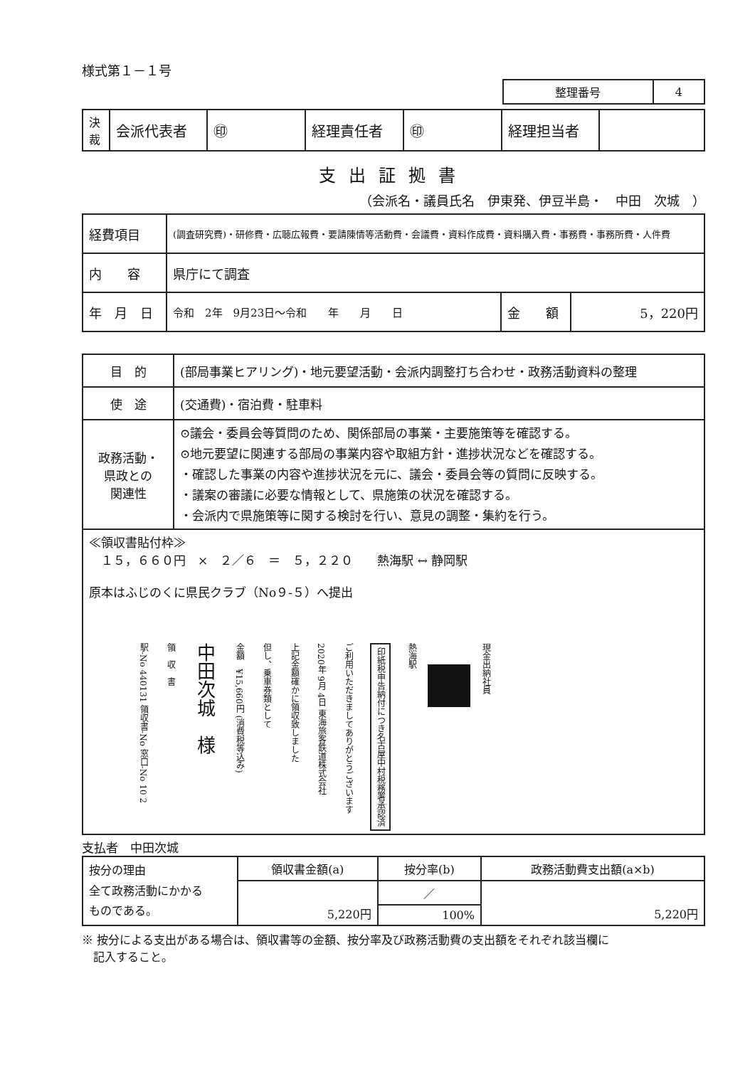様式第１－１号
| 整理番号 | 4 |
| 決裁 | 会派代表者 | ㊞ | 経理責任者 | ㊞ | 経理担当者 | |
支出証拠書
（会派名・議員氏名　伊東発、伊豆半島・　中田　次城　）
| 経費項目 | (調査研究費)・研修費・広聴広報費・要請陳情等活動費・会議費・資料作成費・資料購入費・事務費・事務所費・人件費 | | |
| 内 容 | 県庁にて調査 | | |
| 年 月 日 | 令和 2年 9月23日～令和 年 月 日 | 金 額 | 5，220円 |
| 目 的 | (部局事業ヒアリング)・地元要望活動・会派内調整打ち合わせ・政務活動資料の整理 |
| 使 途 | (交通費)・宿泊費・駐車料 |
| 政務活動・ 県政との 関連性 | ⊙議会・委員会等質問のため、関係部局の事業・主要施策等を確認する。 ⊙地元要望に関連する部局の事業内容や取組方針・進捗状況などを確認する。 ・確認した事業の内容や進捗状況を元に、議会・委員会等の質問に反映する。 ・議案の審議に必要な情報として、県施策の状況を確認する。 ・会派内で県施策等に関する検討を行い、意見の調整・集約を行う。 |
| ≪領収書貼付枠≫ １５，６６０円 × ２／６ ＝ ５，２２０ 熱海駅 ↔ 静岡駅 原本はふじのくに県民クラブ（No９-５）へ提出 駅-No 440131 領収書-No 窓口-No 10 2 領 収 書 中田次城 様 金額 ¥15,660円 (消費税等込み) 但し、乗車券類として 上記金額確かに領収致しました 2020年 9月 4日 東海旅客鉄道株式会社 ご利用いただきましてありがとうございます 印紙税申告納付につき名古屋中村税務署承認済 熱海駅 現金出納社員 | |
支払者　中田次城
| 按分の理由 全て政務活動にかかる ものである。 | 領収書金額(a) | 按分率(b) | 政務活動費支出額(a×b) |
| | 5,220円 | ／ | 5,220円 |
| | | 100% | |
※ 按分による支出がある場合は、領収書等の金額、按分率及び政務活動費の支出額をそれぞれ該当欄に
　記入すること。